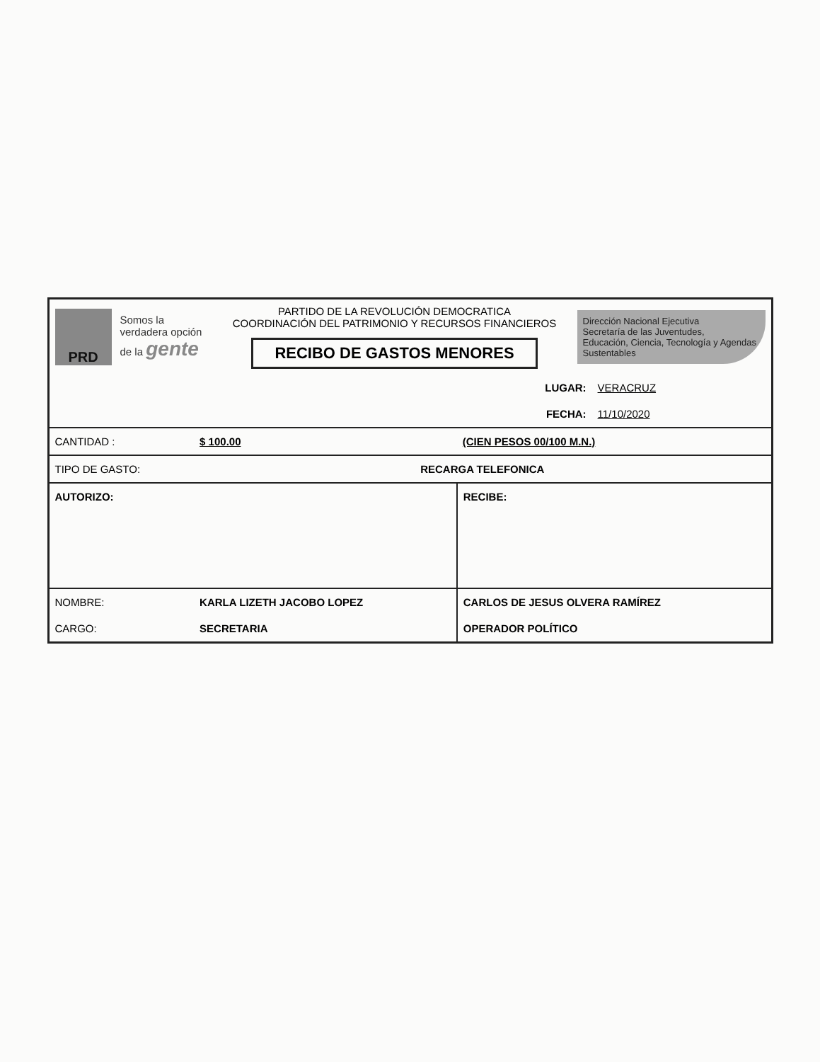PRD
Somos la verdadera opción de la gente
PARTIDO DE LA REVOLUCIÓN DEMOCRATICA
COORDINACIÓN DEL PATRIMONIO Y RECURSOS FINANCIEROS
RECIBO DE GASTOS MENORES
Dirección Nacional Ejecutiva
Secretaría de las Juventudes,
Educación, Ciencia, Tecnología y Agendas Sustentables
| | | LUGAR: | VERACRUZ |
| | | FECHA: | 11/10/2020 |
| CANTIDAD : | $ 100.00 | (CIEN PESOS 00/100 M.N.) | |
| TIPO DE GASTO: | RECARGA TELEFONICA | | |
| AUTORIZO: | | RECIBE: | |
| NOMBRE: | KARLA LIZETH JACOBO LOPEZ | CARLOS DE JESUS OLVERA RAMÍREZ | |
| CARGO: | SECRETARIA | OPERADOR POLÍTICO | |